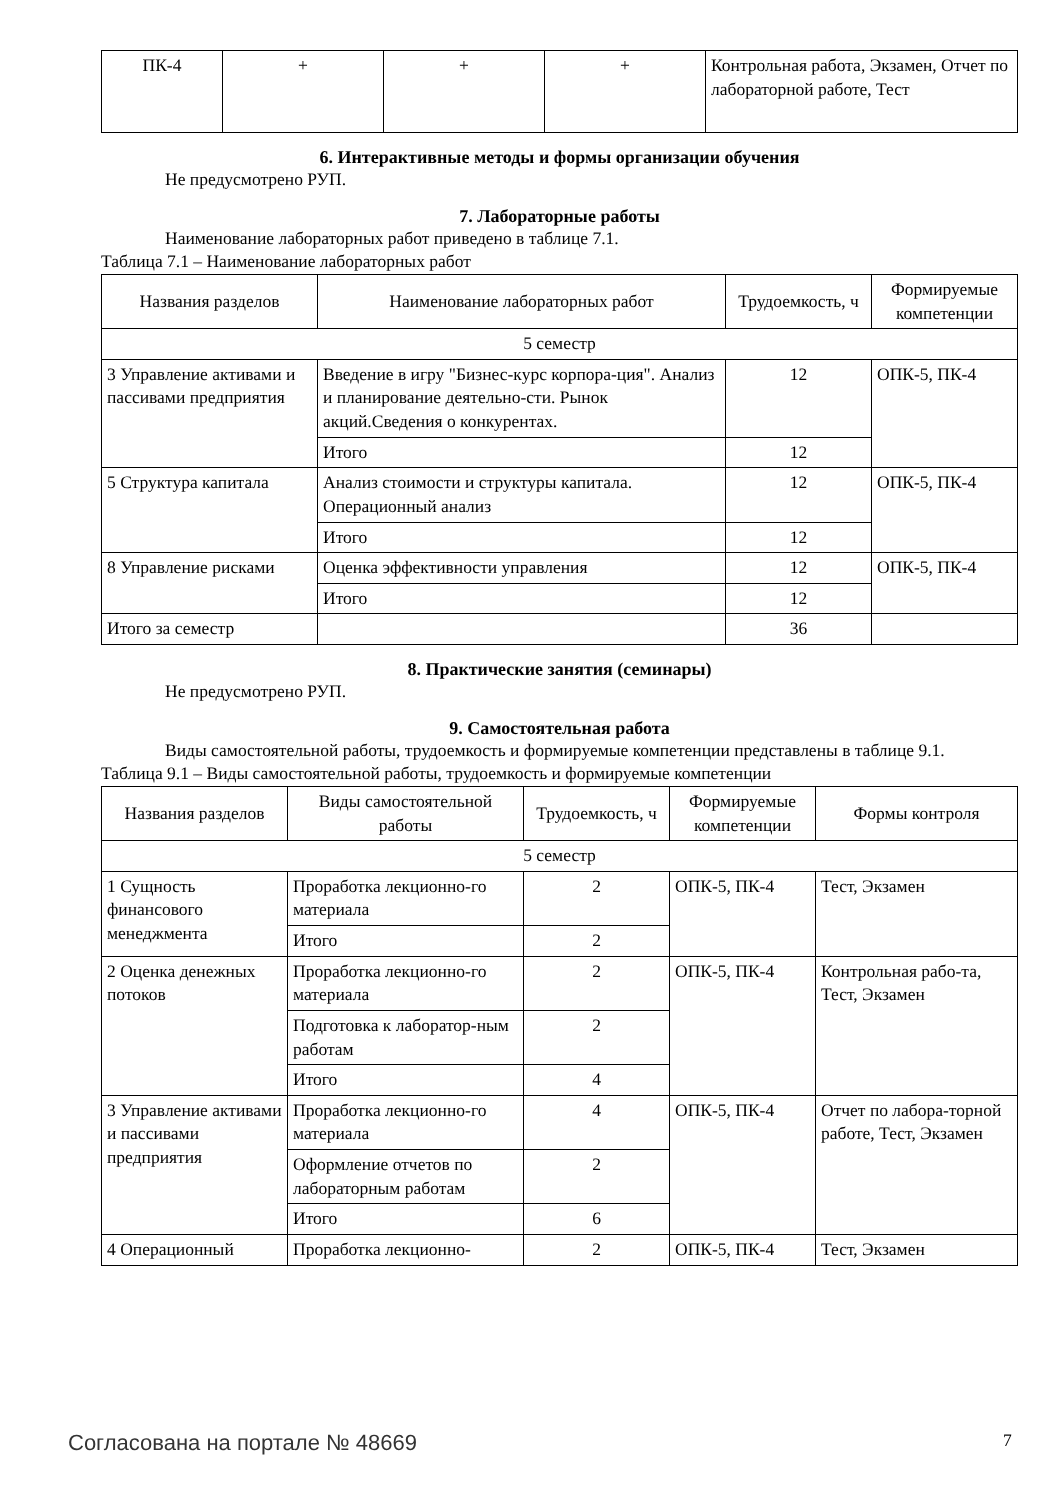| ПК-4 | + | + | + | Контрольная работа, Экзамен, Отчет по лабораторной работе, Тест |
6. Интерактивные методы и формы организации обучения
Не предусмотрено РУП.
7. Лабораторные работы
Наименование лабораторных работ приведено в таблице 7.1.
Таблица 7.1 – Наименование лабораторных работ
| Названия разделов | Наименование лабораторных работ | Трудоемкость, ч | Формируемые компетенции |
| --- | --- | --- | --- |
| 5 семестр | | | |
| 3 Управление активами и пассивами предприятия | Введение в игру "Бизнес-курс корпора-ция". Анализ и планирование деятельно-сти. Рынок акций.Сведения о конкурентах. | 12 | ОПК-5, ПК-4 |
| | Итого | 12 | |
| 5 Структура капитала | Анализ стоимости и структуры капитала. Операционный анализ | 12 | ОПК-5, ПК-4 |
| | Итого | 12 | |
| 8 Управление рисками | Оценка эффективности управления | 12 | ОПК-5, ПК-4 |
| | Итого | 12 | |
| Итого за семестр | | 36 | |
8. Практические занятия (семинары)
Не предусмотрено РУП.
9. Самостоятельная работа
Виды самостоятельной работы, трудоемкость и формируемые компетенции представлены в таблице 9.1.
Таблица 9.1 – Виды самостоятельной работы, трудоемкость и формируемые компетенции
| Названия разделов | Виды самостоятельной работы | Трудоемкость, ч | Формируемые компетенции | Формы контроля |
| --- | --- | --- | --- | --- |
| 5 семестр | | | | |
| 1 Сущность финансового менеджмента | Проработка лекционно-го материала | 2 | ОПК-5, ПК-4 | Тест, Экзамен |
| | Итого | 2 | | |
| 2 Оценка денежных потоков | Проработка лекционно-го материала | 2 | ОПК-5, ПК-4 | Контрольная рабо-та, Тест, Экзамен |
| | Подготовка к лаборатор-ным работам | 2 | | |
| | Итого | 4 | | |
| 3 Управление активами и пассивами предприятия | Проработка лекционно-го материала | 4 | ОПК-5, ПК-4 | Отчет по лабора-торной работе, Тест, Экзамен |
| | Оформление отчетов по лабораторным работам | 2 | | |
| | Итого | 6 | | |
| 4 Операционный | Проработка лекционно- | 2 | ОПК-5, ПК-4 | Тест, Экзамен |
Согласована на портале № 48669 7